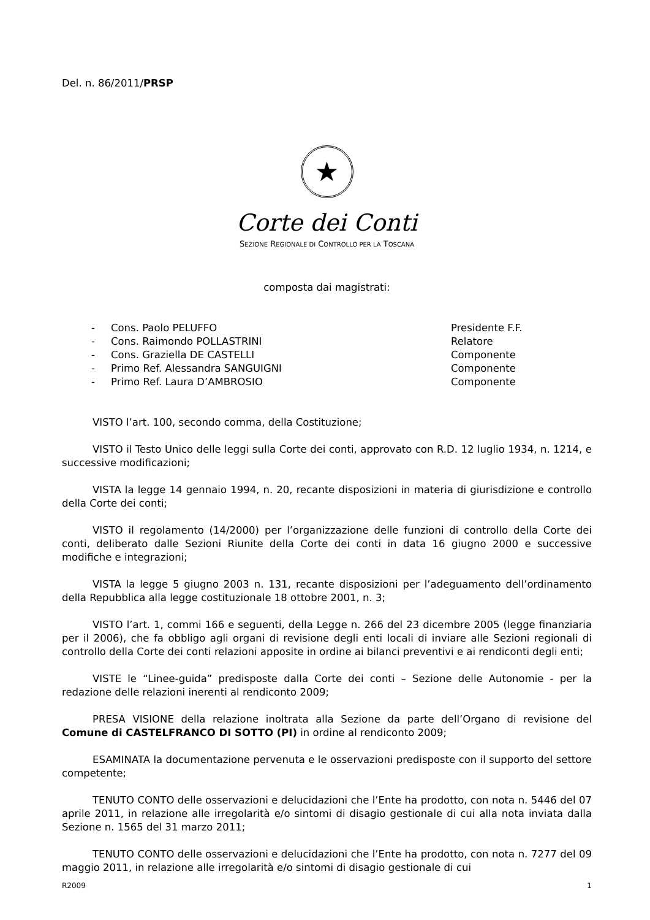Del. n. 86/2011/PRSP
★
Corte dei Conti
SEZIONE REGIONALE DI CONTROLLO PER LA TOSCANA
composta dai magistrati:
- Cons. Paolo PELUFFO Presidente F.F.
- Cons. Raimondo POLLASTRINI Relatore
- Cons. Graziella DE CASTELLI Componente
- Primo Ref. Alessandra SANGUIGNI Componente
- Primo Ref. Laura D’AMBROSIO Componente
VISTO l’art. 100, secondo comma, della Costituzione;
VISTO il Testo Unico delle leggi sulla Corte dei conti, approvato con R.D. 12 luglio 1934, n. 1214, e successive modificazioni;
VISTA la legge 14 gennaio 1994, n. 20, recante disposizioni in materia di giurisdizione e controllo della Corte dei conti;
VISTO il regolamento (14/2000) per l’organizzazione delle funzioni di controllo della Corte dei conti, deliberato dalle Sezioni Riunite della Corte dei conti in data 16 giugno 2000 e successive modifiche e integrazioni;
VISTA la legge 5 giugno 2003 n. 131, recante disposizioni per l’adeguamento dell’ordinamento della Repubblica alla legge costituzionale 18 ottobre 2001, n. 3;
VISTO l’art. 1, commi 166 e seguenti, della Legge n. 266 del 23 dicembre 2005 (legge finanziaria per il 2006), che fa obbligo agli organi di revisione degli enti locali di inviare alle Sezioni regionali di controllo della Corte dei conti relazioni apposite in ordine ai bilanci preventivi e ai rendiconti degli enti;
VISTE le “Linee-guida” predisposte dalla Corte dei conti – Sezione delle Autonomie - per la redazione delle relazioni inerenti al rendiconto 2009;
PRESA VISIONE della relazione inoltrata alla Sezione da parte dell’Organo di revisione del Comune di CASTELFRANCO DI SOTTO (PI) in ordine al rendiconto 2009;
ESAMINATA la documentazione pervenuta e le osservazioni predisposte con il supporto del settore competente;
TENUTO CONTO delle osservazioni e delucidazioni che l’Ente ha prodotto, con nota n. 5446 del 07 aprile 2011, in relazione alle irregolarità e/o sintomi di disagio gestionale di cui alla nota inviata dalla Sezione n. 1565 del 31 marzo 2011;
TENUTO CONTO delle osservazioni e delucidazioni che l’Ente ha prodotto, con nota n. 7277 del 09 maggio 2011, in relazione alle irregolarità e/o sintomi di disagio gestionale di cui
R2009 1